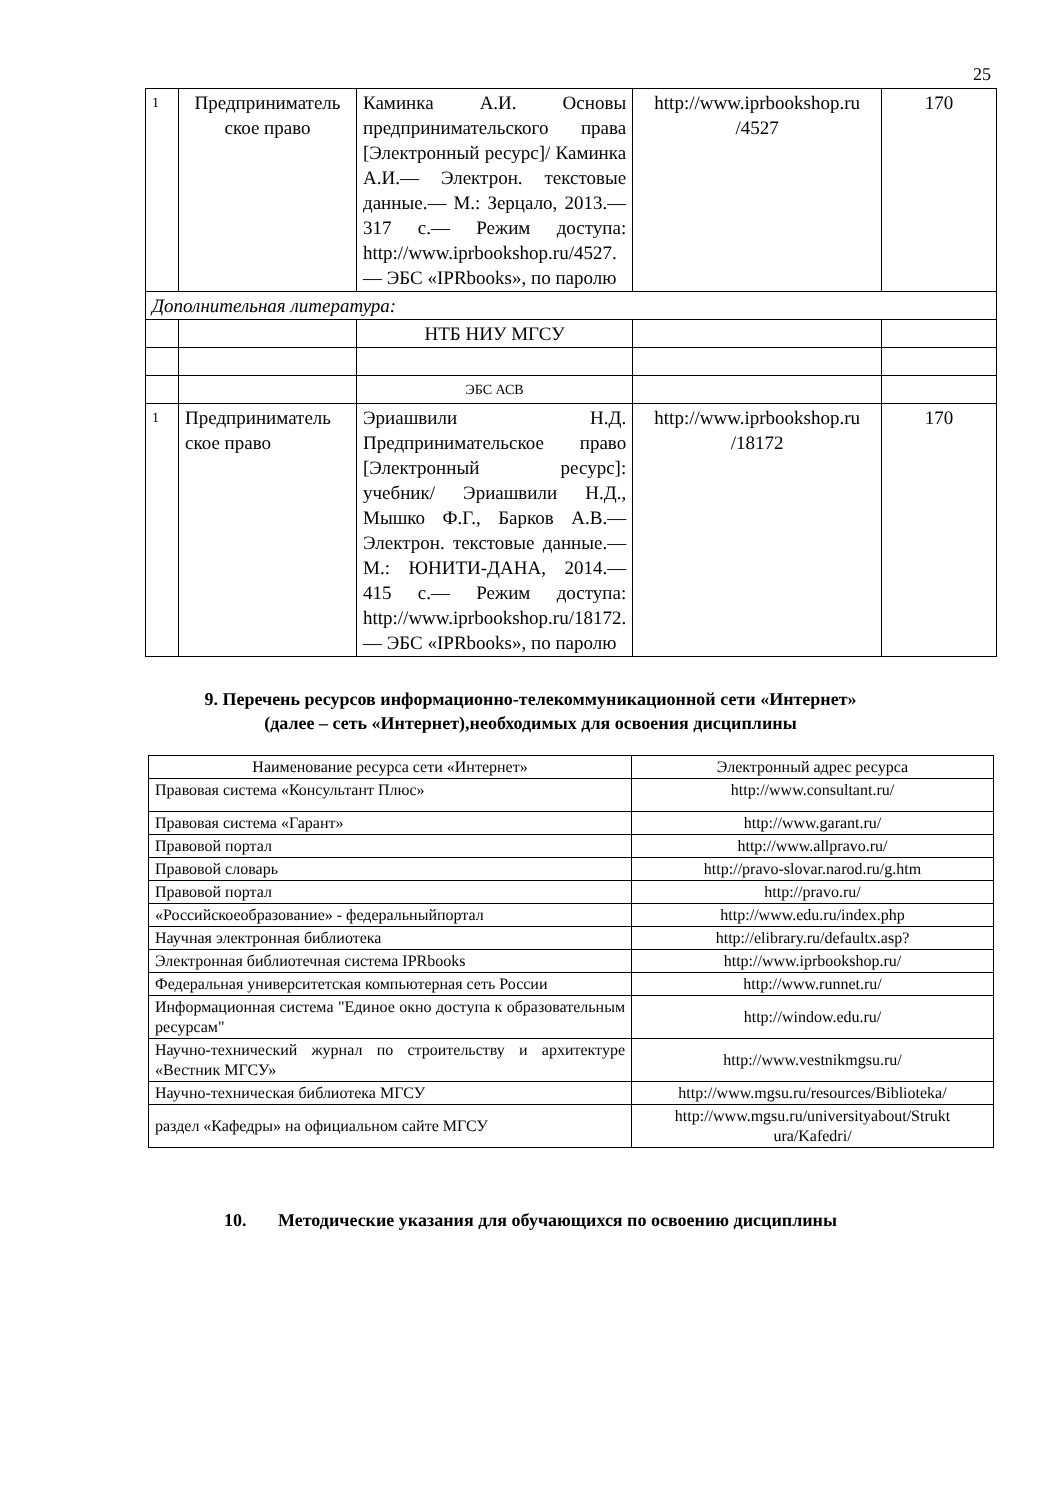25
| 1 | Предприниматель ское право | Каминка А.И. Основы предпринимательского права [Электронный ресурс]/ Каминка А.И.— Электрон. текстовые данные.— М.: Зерцало, 2013.— 317 с.— Режим доступа: http://www.iprbookshop.ru/4527.— ЭБС «IPRbooks», по паролю | http://www.iprbookshop.ru /4527 | 170 |
| Дополнительная литература: | | | | |
| | | НТБ НИУ МГСУ | | |
| | | ЭБС АСВ | | |
| 1 | Предприниматель ское право | Эриашвили Н.Д. Предпринимательское право [Электронный ресурс]: учебник/ Эриашвили Н.Д., Мышко Ф.Г., Барков А.В.— Электрон. текстовые данные.— М.: ЮНИТИ-ДАНА, 2014.— 415 с.— Режим доступа: http://www.iprbookshop.ru/18172.— ЭБС «IPRbooks», по паролю | http://www.iprbookshop.ru /18172 | 170 |
9. Перечень ресурсов информационно-телекоммуникационной сети «Интернет»
(далее – сеть «Интернет),необходимых для освоения дисциплины
| Наименование ресурса сети «Интернет» | Электронный адрес ресурса |
| --- | --- |
| Правовая система «Консультант Плюс» | http://www.consultant.ru/ |
| Правовая система «Гарант» | http://www.garant.ru/ |
| Правовой портал | http://www.allpravo.ru/ |
| Правовой словарь | http://pravo-slovar.narod.ru/g.htm |
| Правовой портал | http://pravo.ru/ |
| «Российскоеобразование» - федеральныйпортал | http://www.edu.ru/index.php |
| Научная электронная библиотека | http://elibrary.ru/defaultx.asp? |
| Электронная библиотечная система IPRbooks | http://www.iprbookshop.ru/ |
| Федеральная университетская компьютерная сеть России | http://www.runnet.ru/ |
| Информационная система "Единое окно доступа к образовательным ресурсам" | http://window.edu.ru/ |
| Научно-технический журнал по строительству и архитектуре «Вестник МГСУ» | http://www.vestnikmgsu.ru/ |
| Научно-техническая библиотека МГСУ | http://www.mgsu.ru/resources/Biblioteka/ |
| раздел «Кафедры» на официальном сайте МГСУ | http://www.mgsu.ru/universityabout/Strukt ura/Kafedri/ |
10. Методические указания для обучающихся по освоению дисциплины